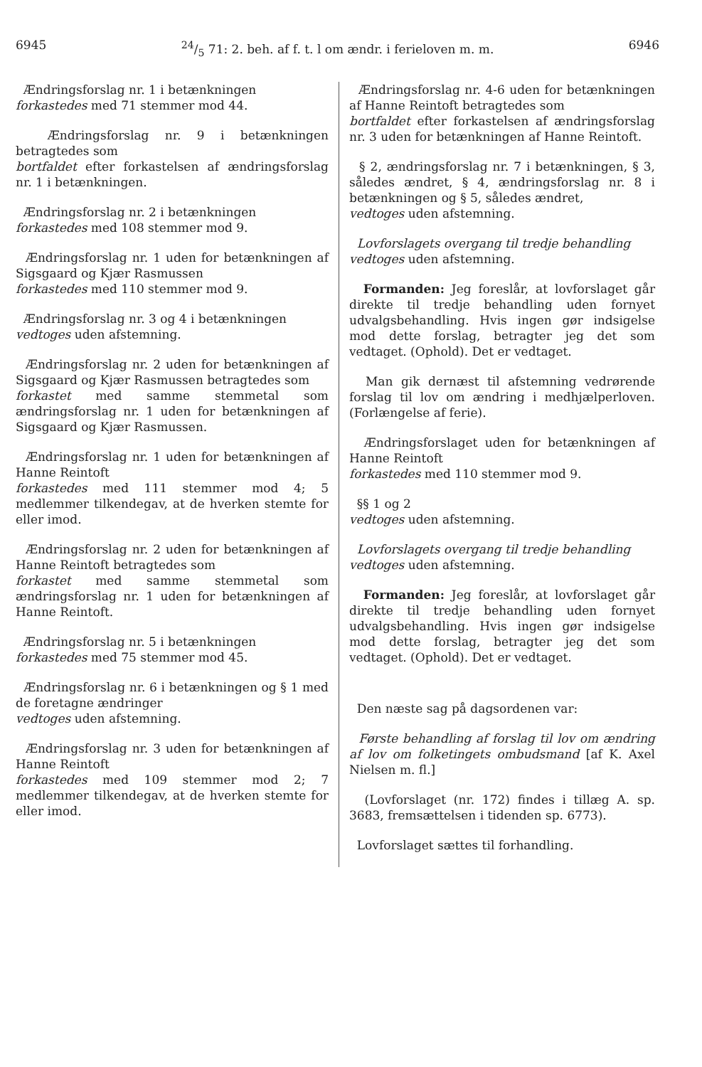694524/5 71: 2. beh. af f. t. l om ændr. i ferieloven m. m. 6946
Ændringsforslag nr. 1 i betænkningen
forkastedes med 71 stemmer mod 44.
Ændringsforslag nr. 9 i betænkningen betragtedes som
bortfaldet efter forkastelsen af ændringsforslag nr. 1 i betænkningen.
Ændringsforslag nr. 2 i betænkningen
forkastedes med 108 stemmer mod 9.
Ændringsforslag nr. 1 uden for betænkningen af Sigsgaard og Kjær Rasmussen
forkastedes med 110 stemmer mod 9.
Ændringsforslag nr. 3 og 4 i betænkningen
vedtoges uden afstemning.
Ændringsforslag nr. 2 uden for betænkningen af Sigsgaard og Kjær Rasmussen betragtedes som
forkastet med samme stemmetal som ændringsforslag nr. 1 uden for betænkningen af Sigsgaard og Kjær Rasmussen.
Ændringsforslag nr. 1 uden for betænkningen af Hanne Reintoft
forkastedes med 111 stemmer mod 4; 5 medlemmer tilkendegav, at de hverken stemte for eller imod.
Ændringsforslag nr. 2 uden for betænkningen af Hanne Reintoft betragtedes som
forkastet med samme stemmetal som ændringsforslag nr. 1 uden for betænkningen af Hanne Reintoft.
Ændringsforslag nr. 5 i betænkningen
forkastedes med 75 stemmer mod 45.
Ændringsforslag nr. 6 i betænkningen og § 1 med de foretagne ændringer
vedtoges uden afstemning.
Ændringsforslag nr. 3 uden for betænkningen af Hanne Reintoft
forkastedes med 109 stemmer mod 2; 7 medlemmer tilkendegav, at de hverken stemte for eller imod.
Ændringsforslag nr. 4-6 uden for betænkningen af Hanne Reintoft betragtedes som
bortfaldet efter forkastelsen af ændringsforslag nr. 3 uden for betænkningen af Hanne Reintoft.
§ 2, ændringsforslag nr. 7 i betænkningen, § 3, således ændret, § 4, ændringsforslag nr. 8 i betænkningen og § 5, således ændret,
vedtoges uden afstemning.
Lovforslagets overgang til tredje behandling
vedtoges uden afstemning.
Formanden: Jeg foreslår, at lovforslaget går direkte til tredje behandling uden fornyet udvalgsbehandling. Hvis ingen gør indsigelse mod dette forslag, betragter jeg det som vedtaget. (Ophold). Det er vedtaget.
Man gik dernæst til afstemning vedrørende forslag til lov om ændring i medhjælperloven. (Forlængelse af ferie).
Ændringsforslaget uden for betænkningen af Hanne Reintoft
forkastedes med 110 stemmer mod 9.
§§ 1 og 2
vedtoges uden afstemning.
Lovforslagets overgang til tredje behandling
vedtoges uden afstemning.
Formanden: Jeg foreslår, at lovforslaget går direkte til tredje behandling uden fornyet udvalgsbehandling. Hvis ingen gør indsigelse mod dette forslag, betragter jeg det som vedtaget. (Ophold). Det er vedtaget.
Den næste sag på dagsordenen var:
Første behandling af forslag til lov om ændring af lov om folketingets ombudsmand [af K. Axel Nielsen m. fl.]
(Lovforslaget (nr. 172) findes i tillæg A. sp. 3683, fremsættelsen i tidenden sp. 6773).
Lovforslaget sættes til forhandling.